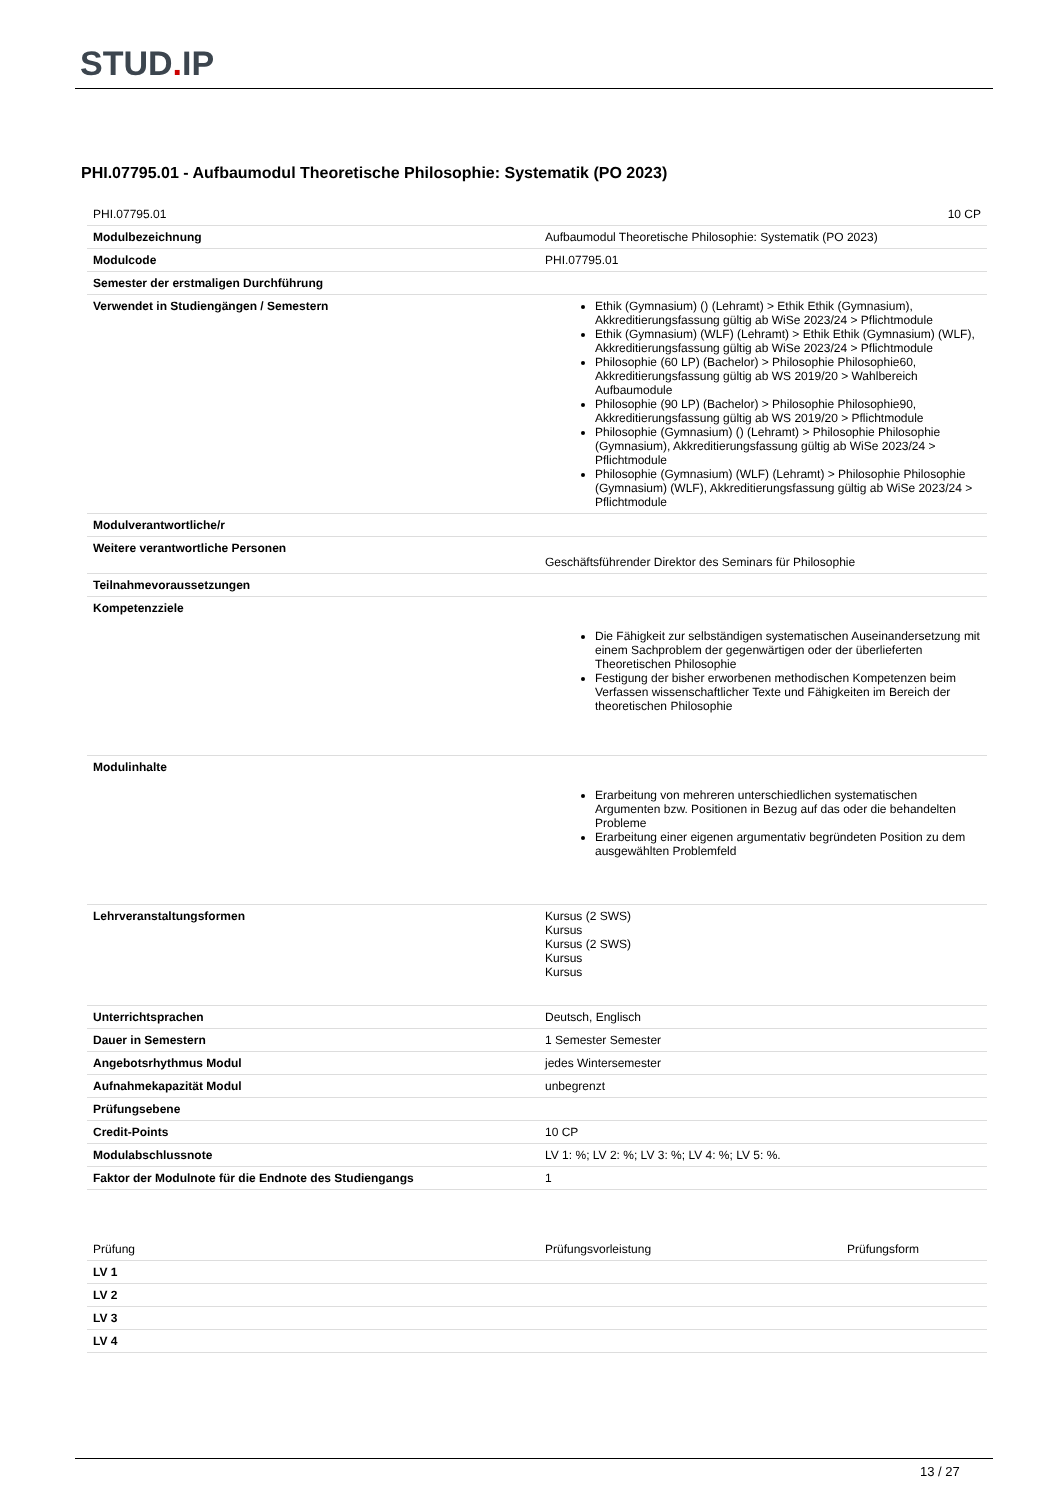STUD. IP
PHI.07795.01 - Aufbaumodul Theoretische Philosophie: Systematik (PO 2023)
| PHI.07795.01 | 10 CP |
| Modulbezeichnung | Aufbaumodul Theoretische Philosophie: Systematik (PO 2023) |
| Modulcode | PHI.07795.01 |
| Semester der erstmaligen Durchführung | |
| Verwendet in Studiengängen / Semestern | Ethik (Gymnasium) () (Lehramt) > Ethik Ethik (Gymnasium), Akkreditierungsfassung gültig ab WiSe 2023/24 > Pflichtmodule Ethik (Gymnasium) (WLF) (Lehramt) > Ethik Ethik (Gymnasium) (WLF), Akkreditierungsfassung gültig ab WiSe 2023/24 > Pflichtmodule Philosophie (60 LP) (Bachelor) > Philosophie Philosophie60, Akkreditierungsfassung gültig ab WS 2019/20 > Wahlbereich Aufbaumodule Philosophie (90 LP) (Bachelor) > Philosophie Philosophie90, Akkreditierungsfassung gültig ab WS 2019/20 > Pflichtmodule Philosophie (Gymnasium) () (Lehramt) > Philosophie Philosophie (Gymnasium), Akkreditierungsfassung gültig ab WiSe 2023/24 > Pflichtmodule Philosophie (Gymnasium) (WLF) (Lehramt) > Philosophie Philosophie (Gymnasium) (WLF), Akkreditierungsfassung gültig ab WiSe 2023/24 > Pflichtmodule |
| Modulverantwortliche/r | |
| Weitere verantwortliche Personen | Geschäftsführender Direktor des Seminars für Philosophie |
| Teilnahmevoraussetzungen | |
| Kompetenzziele | Die Fähigkeit zur selbständigen systematischen Auseinandersetzung mit einem Sachproblem der gegenwärtigen oder der überlieferten Theoretischen Philosophie Festigung der bisher erworbenen methodischen Kompetenzen beim Verfassen wissenschaftlicher Texte und Fähigkeiten im Bereich der theoretischen Philosophie |
| Modulinhalte | Erarbeitung von mehreren unterschiedlichen systematischen Argumenten bzw. Positionen in Bezug auf das oder die behandelten Probleme Erarbeitung einer eigenen argumentativ begründeten Position zu dem ausgewählten Problemfeld |
| Lehrveranstaltungsformen | Kursus (2 SWS) Kursus Kursus (2 SWS) Kursus Kursus |
| Unterrichtsprachen | Deutsch, Englisch |
| Dauer in Semestern | 1 Semester Semester |
| Angebotsrhythmus Modul | jedes Wintersemester |
| Aufnahmekapazität Modul | unbegrenzt |
| Prüfungsebene | |
| Credit-Points | 10 CP |
| Modulabschlussnote | LV 1: %; LV 2: %; LV 3: %; LV 4: %; LV 5: %. |
| Faktor der Modulnote für die Endnote des Studiengangs | 1 |
| Prüfung | Prüfungsvorleistung | Prüfungsform |
| LV 1 | | |
| LV 2 | | |
| LV 3 | | |
| LV 4 | | |
13 / 27